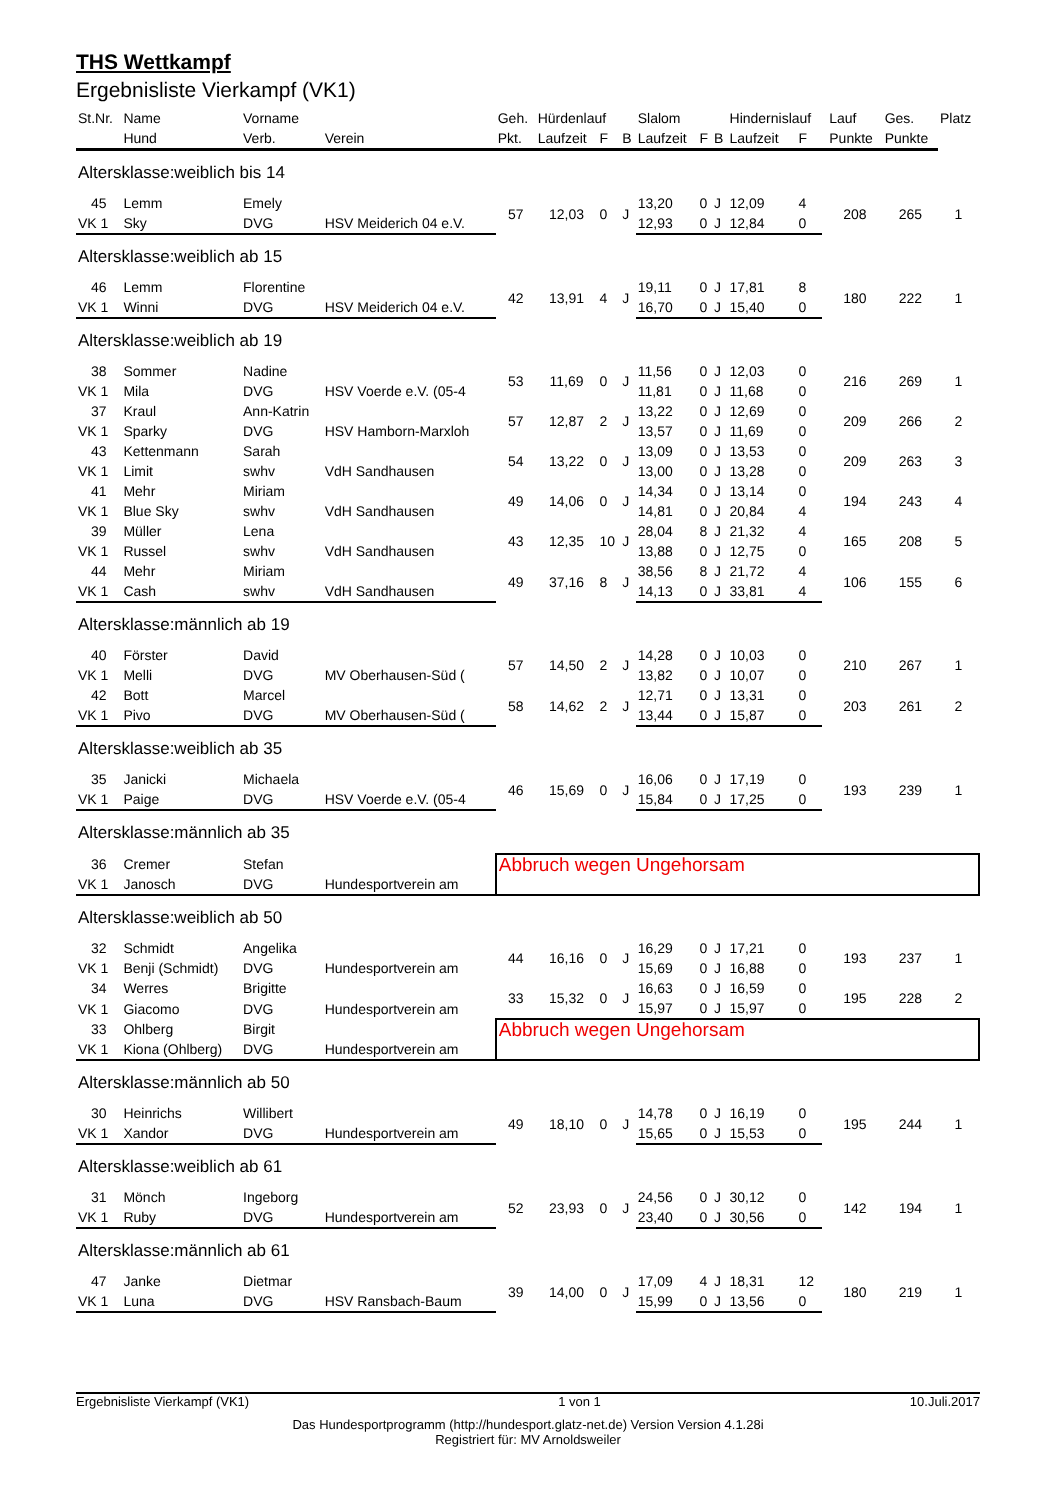THS Wettkampf
Ergebnisliste Vierkampf (VK1)
| St.Nr. | Name | Vorname | | Geh. | Hürdenlauf | | | Slalom | | | Hindernislauf | | | Lauf | Ges. | Platz |
| --- | --- | --- | --- | --- | --- | --- | --- | --- | --- | --- | --- | --- | --- | --- | --- | --- |
| | Hund | Verb. | Verein | Pkt. | Laufzeit | F | B | Laufzeit | F | B | Laufzeit | F | | Punkte | Punkte | |
| Altersklasse:weiblich bis 14 | | | | | | | | | | | | | | | | |
| 45 | Lemm | Emely | | 57 | 12,03 | 0 | J | 13,20 | 0 | J | 12,09 | 4 | | 208 | 265 | 1 |
| VK 1 | Sky | DVG | HSV Meiderich 04 e.V. | | | | | 12,93 | 0 | J | 12,84 | 0 | | | | |
| Altersklasse:weiblich ab 15 | | | | | | | | | | | | | | | | |
| 46 | Lemm | Florentine | | 42 | 13,91 | 4 | J | 19,11 | 0 | J | 17,81 | 8 | | 180 | 222 | 1 |
| VK 1 | Winni | DVG | HSV Meiderich 04 e.V. | | | | | 16,70 | 0 | J | 15,40 | 0 | | | | |
| Altersklasse:weiblich ab 19 | | | | | | | | | | | | | | | | |
| 38 | Sommer | Nadine | | 53 | 11,69 | 0 | J | 11,56 | 0 | J | 12,03 | 0 | | 216 | 269 | 1 |
| VK 1 | Mila | DVG | HSV Voerde e.V. (05-4 | | | | | 11,81 | 0 | J | 11,68 | 0 | | | | |
| 37 | Kraul | Ann-Katrin | | 57 | 12,87 | 2 | J | 13,22 | 0 | J | 12,69 | 0 | | 209 | 266 | 2 |
| VK 1 | Sparky | DVG | HSV Hamborn-Marxloh | | | | | 13,57 | 0 | J | 11,69 | 0 | | | | |
| 43 | Kettenmann | Sarah | | 54 | 13,22 | 0 | J | 13,09 | 0 | J | 13,53 | 0 | | 209 | 263 | 3 |
| VK 1 | Limit | swhv | VdH Sandhausen | | | | | 13,00 | 0 | J | 13,28 | 0 | | | | |
| 41 | Mehr | Miriam | | 49 | 14,06 | 0 | J | 14,34 | 0 | J | 13,14 | 0 | | 194 | 243 | 4 |
| VK 1 | Blue Sky | swhv | VdH Sandhausen | | | | | 14,81 | 0 | J | 20,84 | 4 | | | | |
| 39 | Müller | Lena | | 43 | 12,35 | 10 | J | 28,04 | 8 | J | 21,32 | 4 | | 165 | 208 | 5 |
| VK 1 | Russel | swhv | VdH Sandhausen | | | | | 13,88 | 0 | J | 12,75 | 0 | | | | |
| 44 | Mehr | Miriam | | 49 | 37,16 | 8 | J | 38,56 | 8 | J | 21,72 | 4 | | 106 | 155 | 6 |
| VK 1 | Cash | swhv | VdH Sandhausen | | | | | 14,13 | 0 | J | 33,81 | 4 | | | | |
| Altersklasse:männlich ab 19 | | | | | | | | | | | | | | | | |
| 40 | Förster | David | | 57 | 14,50 | 2 | J | 14,28 | 0 | J | 10,03 | 0 | | 210 | 267 | 1 |
| VK 1 | Melli | DVG | MV Oberhausen-Süd ( | | | | | 13,82 | 0 | J | 10,07 | 0 | | | | |
| 42 | Bott | Marcel | | 58 | 14,62 | 2 | J | 12,71 | 0 | J | 13,31 | 0 | | 203 | 261 | 2 |
| VK 1 | Pivo | DVG | MV Oberhausen-Süd ( | | | | | 13,44 | 0 | J | 15,87 | 0 | | | | |
| Altersklasse:weiblich ab 35 | | | | | | | | | | | | | | | | |
| 35 | Janicki | Michaela | | 46 | 15,69 | 0 | J | 16,06 | 0 | J | 17,19 | 0 | | 193 | 239 | 1 |
| VK 1 | Paige | DVG | HSV Voerde e.V. (05-4 | | | | | 15,84 | 0 | J | 17,25 | 0 | | | | |
| Altersklasse:männlich ab 35 | | | | | | | | | | | | | | | | |
| 36 | Cremer | Stefan | | Abbruch wegen Ungehorsam | | | | | | | | | | | | |
| VK 1 | Janosch | DVG | Hundesportverein am | | | | | | | | | | | | | |
| Altersklasse:weiblich ab 50 | | | | | | | | | | | | | | | | |
| 32 | Schmidt | Angelika | | 44 | 16,16 | 0 | J | 16,29 | 0 | J | 17,21 | 0 | | 193 | 237 | 1 |
| VK 1 | Benji (Schmidt) | DVG | Hundesportverein am | | | | | 15,69 | 0 | J | 16,88 | 0 | | | | |
| 34 | Werres | Brigitte | | 33 | 15,32 | 0 | J | 16,63 | 0 | J | 16,59 | 0 | | 195 | 228 | 2 |
| VK 1 | Giacomo | DVG | Hundesportverein am | | | | | 15,97 | 0 | J | 15,97 | 0 | | | | |
| 33 | Ohlberg | Birgit | | Abbruch wegen Ungehorsam | | | | | | | | | | | | |
| VK 1 | Kiona (Ohlberg) | DVG | Hundesportverein am | | | | | | | | | | | | | |
| Altersklasse:männlich ab 50 | | | | | | | | | | | | | | | | |
| 30 | Heinrichs | Willibert | | 49 | 18,10 | 0 | J | 14,78 | 0 | J | 16,19 | 0 | | 195 | 244 | 1 |
| VK 1 | Xandor | DVG | Hundesportverein am | | | | | 15,65 | 0 | J | 15,53 | 0 | | | | |
| Altersklasse:weiblich ab 61 | | | | | | | | | | | | | | | | |
| 31 | Mönch | Ingeborg | | 52 | 23,93 | 0 | J | 24,56 | 0 | J | 30,12 | 0 | | 142 | 194 | 1 |
| VK 1 | Ruby | DVG | Hundesportverein am | | | | | 23,40 | 0 | J | 30,56 | 0 | | | | |
| Altersklasse:männlich ab 61 | | | | | | | | | | | | | | | | |
| 47 | Janke | Dietmar | | 39 | 14,00 | 0 | J | 17,09 | 4 | J | 18,31 | 12 | | 180 | 219 | 1 |
| VK 1 | Luna | DVG | HSV Ransbach-Baum | | | | | 15,99 | 0 | J | 13,56 | 0 | | | | |
Ergebnisliste Vierkampf (VK1) 1 von 1 10.Juli.2017
Das Hundesportprogramm (http://hundesport.glatz-net.de) Version Version 4.1.28i
Registriert für: MV Arnoldsweiler